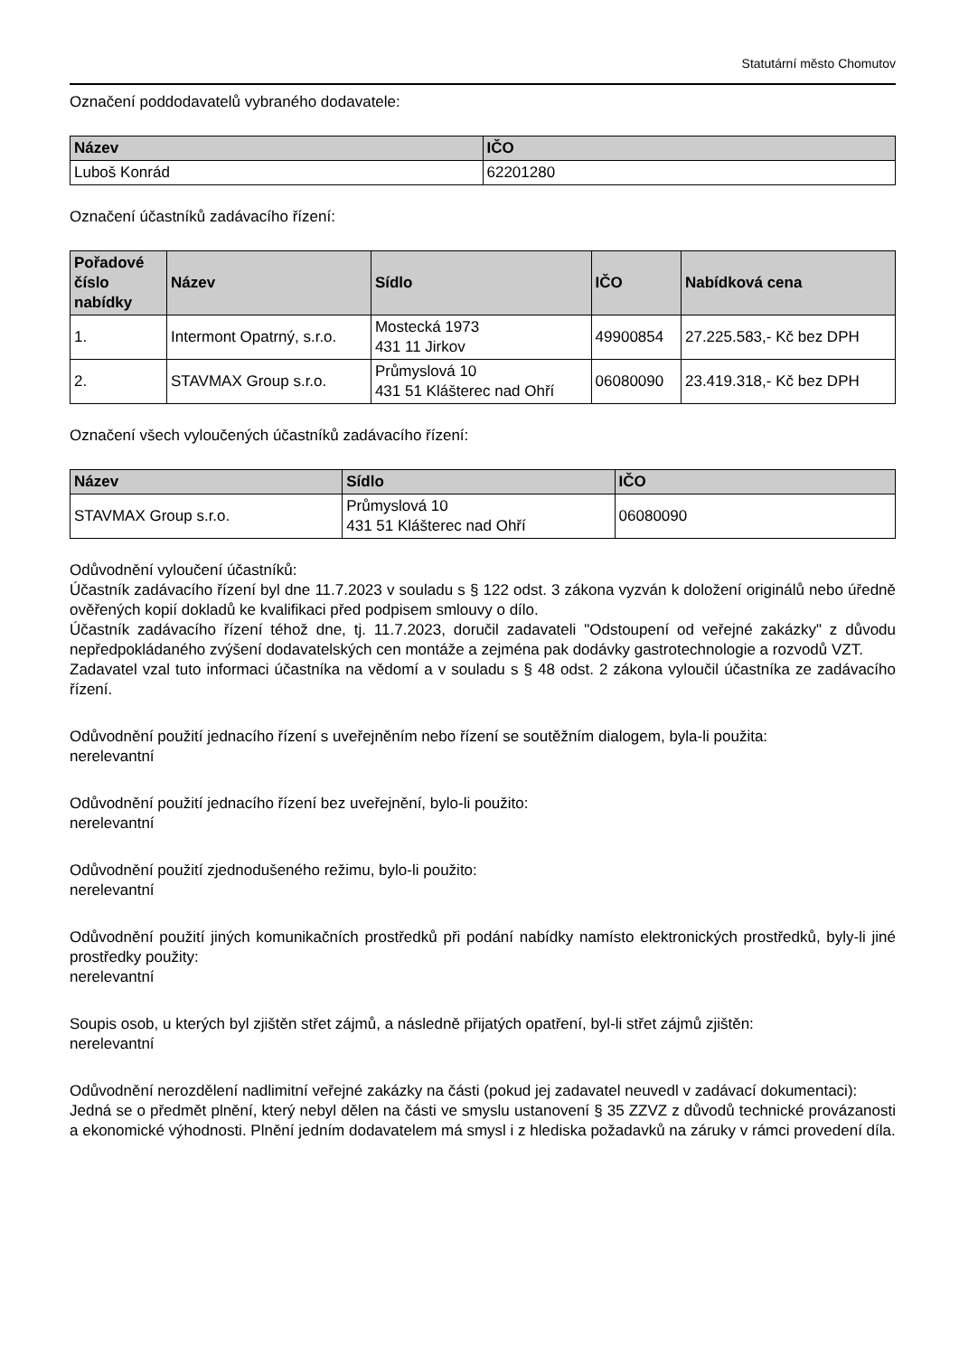Statutární město Chomutov
Označení poddodavatelů vybraného dodavatele:
| Název | IČO |
| --- | --- |
| Luboš Konrád | 62201280 |
Označení účastníků zadávacího řízení:
| Pořadové číslo nabídky | Název | Sídlo | IČO | Nabídková cena |
| --- | --- | --- | --- | --- |
| 1. | Intermont Opatrný, s.r.o. | Mostecká 1973 431 11 Jirkov | 49900854 | 27.225.583,- Kč bez DPH |
| 2. | STAVMAX Group s.r.o. | Průmyslová 10 431 51 Klášterec nad Ohří | 06080090 | 23.419.318,- Kč bez DPH |
Označení všech vyloučených účastníků zadávacího řízení:
| Název | Sídlo | IČO |
| --- | --- | --- |
| STAVMAX Group s.r.o. | Průmyslová 10 431 51 Klášterec nad Ohří | 06080090 |
Odůvodnění vyloučení účastníků:
Účastník zadávacího řízení byl dne 11.7.2023 v souladu s § 122 odst. 3 zákona vyzván k doložení originálů nebo úředně ověřených kopií dokladů ke kvalifikaci před podpisem smlouvy o dílo.
Účastník zadávacího řízení téhož dne, tj. 11.7.2023, doručil zadavateli "Odstoupení od veřejné zakázky" z důvodu nepředpokládaného zvýšení dodavatelských cen montáže a zejména pak dodávky gastrotechnologie a rozvodů VZT.
Zadavatel vzal tuto informaci účastníka na vědomí a v souladu s § 48 odst. 2 zákona vyloučil účastníka ze zadávacího řízení.
Odůvodnění použití jednacího řízení s uveřejněním nebo řízení se soutěžním dialogem, byla-li použita:
nerelevantní
Odůvodnění použití jednacího řízení bez uveřejnění, bylo-li použito:
nerelevantní
Odůvodnění použití zjednodušeného režimu, bylo-li použito:
nerelevantní
Odůvodnění použití jiných komunikačních prostředků při podání nabídky namísto elektronických prostředků, byly-li jiné prostředky použity:
nerelevantní
Soupis osob, u kterých byl zjištěn střet zájmů, a následně přijatých opatření, byl-li střet zájmů zjištěn:
nerelevantní
Odůvodnění nerozdělení nadlimitní veřejné zakázky na části (pokud jej zadavatel neuvedl v zadávací dokumentaci):
Jedná se o předmět plnění, který nebyl dělen na části ve smyslu ustanovení § 35 ZZVZ z důvodů technické provázanosti a ekonomické výhodnosti. Plnění jedním dodavatelem má smysl i z hlediska požadavků na záruky v rámci provedení díla.